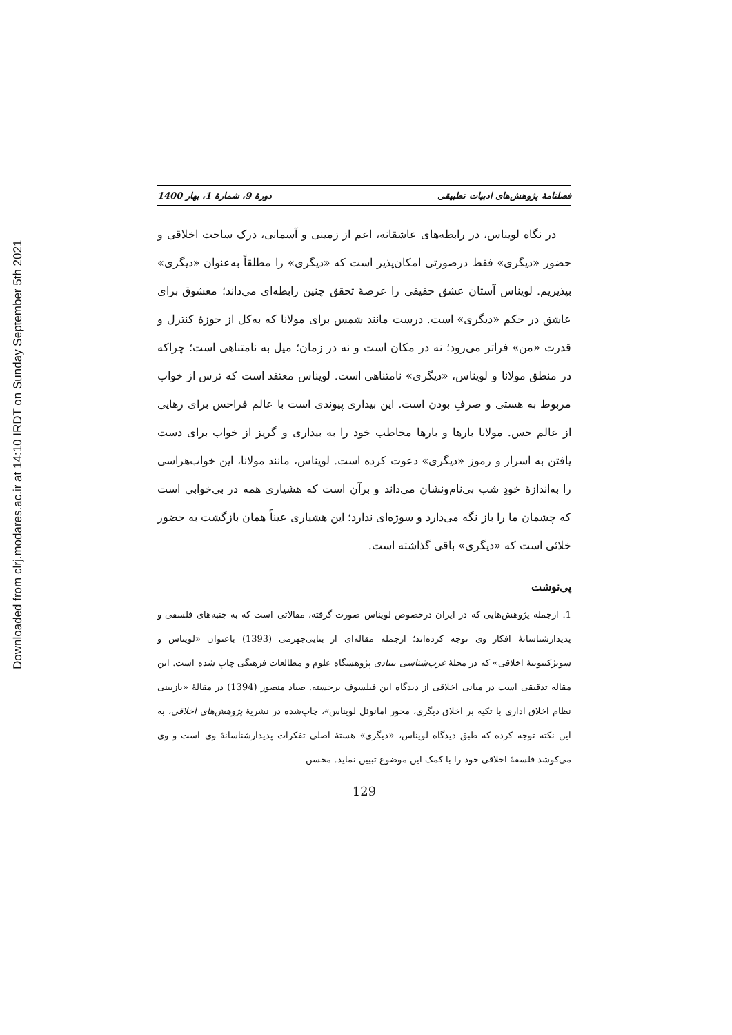Downloaded from clrj.modares.ac.ir at 14:10 IRDT on Sunday September 5th 2021
فصلنامهٔ پژوهش‌های ادبیات تطبیقی دورهٔ 9، شمارهٔ 1، بهار 1400
در نگاه لویناس، در رابطه‌های عاشقانه، اعم از زمینی و آسمانی، درک ساحت اخلاقی و حضور «دیگری» فقط درصورتی امکان‌پذیر است که «دیگری» را مطلقاً به‌عنوان «دیگری» بپذیریم. لویناس آستان عشق حقیقی را عرصهٔ تحقق چنین رابطه‌ای می‌داند؛ معشوق برای عاشق در حکم «دیگری» است. درست مانند شمس برای مولانا که به‌کل از حوزهٔ کنترل و قدرت «من» فراتر می‌رود؛ نه در مکان است و نه در زمان؛ میل به نامتناهی است؛ چراکه در منطق مولانا و لویناس، «دیگری» نامتناهی است. لویناس معتقد است که ترس از خواب مربوط به هستی و صرفِ بودن است. این بیداری پیوندی است با عالم فراحس برای رهایی از عالم حس. مولانا بارها و بارها مخاطب خود را به بیداری و گریز از خواب برای دست یافتن به اسرار و رموز «دیگری» دعوت کرده است. لویناس، مانند مولانا، این خواب‌هراسی را به‌اندازهٔ خودِ شب بی‌نام‌ونشان می‌داند و برآن است که هشیاری همه در بی‌خوابی است که چشمان ما را باز نگه می‌دارد و سوژه‌ای ندارد؛ این هشیاری عیناً همان بازگشت به حضور خلائی است که «دیگری» باقی گذاشته است.
پی‌نوشت
1. ازجمله پژوهش‌هایی که در ایران درخصوص لویناس صورت گرفته، مقالاتی است که به جنبه‌های فلسفی و پدیدارشناسانهٔ افکار وی توجه کرده‌اند؛ ازجمله مقاله‌ای از بنایی‌جهرمی (1393) باعنوان «لویناس و سوبژکتیویتهٔ اخلاقی» که در مجلهٔ غرب‌شناسی بنیادی پژوهشگاه علوم و مطالعات فرهنگی چاپ شده است. این مقاله تدقیقی است در مبانی اخلاقی از دیدگاه این فیلسوف برجسته. صیاد منصور (1394) در مقالهٔ «بازبینی نظام اخلاق اداری با تکیه بر اخلاق دیگری، محور امانوئل لویناس»، چاپ‌شده در نشریهٔ پژوهش‌های اخلاقی، به این نکته توجه کرده که طبق دیدگاه لویناس، «دیگری» هستهٔ اصلی تفکرات پدیدارشناسانهٔ وی است و وی می‌کوشد فلسفهٔ اخلاقی خود را با کمک این موضوع تبیین نماید. محسن
129